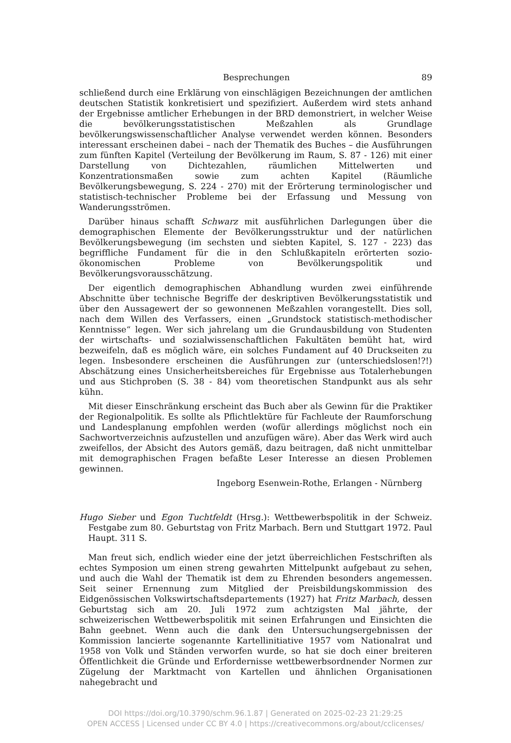Besprechungen 89
schließend durch eine Erklärung von einschlägigen Bezeichnungen der amtlichen deutschen Statistik konkretisiert und spezifiziert. Außerdem wird stets anhand der Ergebnisse amtlicher Erhebungen in der BRD demonstriert, in welcher Weise die bevölkerungsstatistischen Meßzahlen als Grundlage bevölkerungswissenschaftlicher Analyse verwendet werden können. Besonders interessant erscheinen dabei – nach der Thematik des Buches – die Ausführungen zum fünften Kapitel (Verteilung der Bevölkerung im Raum, S. 87 - 126) mit einer Darstellung von Dichtezahlen, räumlichen Mittelwerten und Konzentrationsmaßen sowie zum achten Kapitel (Räumliche Bevölkerungsbewegung, S. 224 - 270) mit der Erörterung terminologischer und statistisch-technischer Probleme bei der Erfassung und Messung von Wanderungsströmen.
Darüber hinaus schafft Schwarz mit ausführlichen Darlegungen über die demographischen Elemente der Bevölkerungsstruktur und der natürlichen Bevölkerungsbewegung (im sechsten und siebten Kapitel, S. 127 - 223) das begriffliche Fundament für die in den Schlußkapiteln erörterten sozio-ökonomischen Probleme von Bevölkerungspolitik und Bevölkerungsvorausschätzung.
Der eigentlich demographischen Abhandlung wurden zwei einführende Abschnitte über technische Begriffe der deskriptiven Bevölkerungsstatistik und über den Aussagewert der so gewonnenen Meßzahlen vorangestellt. Dies soll, nach dem Willen des Verfassers, einen „Grundstock statistisch-methodischer Kenntnisse“ legen. Wer sich jahrelang um die Grundausbildung von Studenten der wirtschafts- und sozialwissenschaftlichen Fakultäten bemüht hat, wird bezweifeln, daß es möglich wäre, ein solches Fundament auf 40 Druckseiten zu legen. Insbesondere erscheinen die Ausführungen zur (unterschiedslosen!?!) Abschätzung eines Unsicherheitsbereiches für Ergebnisse aus Totalerhebungen und aus Stichproben (S. 38 - 84) vom theoretischen Standpunkt aus als sehr kühn.
Mit dieser Einschränkung erscheint das Buch aber als Gewinn für die Praktiker der Regionalpolitik. Es sollte als Pflichtlektüre für Fachleute der Raumforschung und Landesplanung empfohlen werden (wofür allerdings möglichst noch ein Sachwortverzeichnis aufzustellen und anzufügen wäre). Aber das Werk wird auch zweifellos, der Absicht des Autors gemäß, dazu beitragen, daß nicht unmittelbar mit demographischen Fragen befaßte Leser Interesse an diesen Problemen gewinnen.
Ingeborg Esenwein-Rothe, Erlangen - Nürnberg
Hugo Sieber und Egon Tuchtfeldt (Hrsg.): Wettbewerbspolitik in der Schweiz. Festgabe zum 80. Geburtstag von Fritz Marbach. Bern und Stuttgart 1972. Paul Haupt. 311 S.
Man freut sich, endlich wieder eine der jetzt überreichlichen Festschriften als echtes Symposion um einen streng gewahrten Mittelpunkt aufgebaut zu sehen, und auch die Wahl der Thematik ist dem zu Ehrenden besonders angemessen. Seit seiner Ernennung zum Mitglied der Preisbildungskommission des Eidgenössischen Volkswirtschaftsdepartements (1927) hat Fritz Marbach, dessen Geburtstag sich am 20. Juli 1972 zum achtzigsten Mal jährte, der schweizerischen Wettbewerbspolitik mit seinen Erfahrungen und Einsichten die Bahn geebnet. Wenn auch die dank den Untersuchungsergebnissen der Kommission lancierte sogenannte Kartellinitiative 1957 vom Nationalrat und 1958 von Volk und Ständen verworfen wurde, so hat sie doch einer breiteren Öffentlichkeit die Gründe und Erfordernisse wettbewerbsordnender Normen zur Zügelung der Marktmacht von Kartellen und ähnlichen Organisationen nahegebracht und
DOI https://doi.org/10.3790/schm.96.1.87 | Generated on 2025-02-23 21:29:25
OPEN ACCESS | Licensed under CC BY 4.0 | https://creativecommons.org/about/cclicenses/